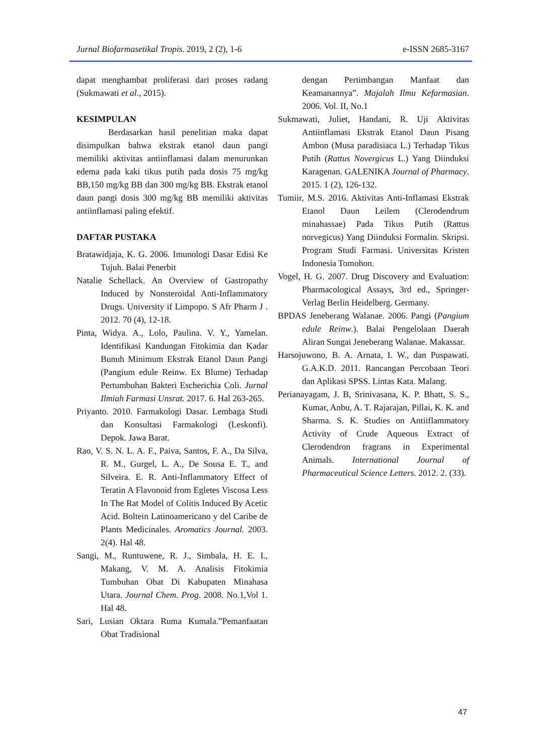Jurnal Biofarmasetikal Tropis. 2019, 2 (2), 1-6 e-ISSN 2685-3167
dapat menghambat proliferasi dari proses radang (Sukmawati et al., 2015).
KESIMPULAN
Berdasarkan hasil penelitian maka dapat disimpulkan bahwa ekstrak etanol daun pangi memiliki aktivitas antiinflamasi dalam menurunkan edema pada kaki tikus putih pada dosis 75 mg/kg BB,150 mg/kg BB dan 300 mg/kg BB. Ekstrak etanol daun pangi dosis 300 mg/kg BB memiliki aktivitas antiinflamasi paling efektif.
DAFTAR PUSTAKA
Bratawidjaja, K. G. 2006. Imunologi Dasar Edisi Ke Tujuh. Balai Penerbit
Natalie Schellack. An Overview of Gastropathy Induced by Nonsteroidal Anti-Inflammatory Drugs. University if Limpopo. S Afr Pharm J . 2012. 70 (4), 12-18.
Pinta, Widya. A., Lolo, Paulina. V. Y., Yamelan. Identifikasi Kandungan Fitokimia dan Kadar Bunuh Minimum Ekstrak Etanol Daun Pangi (Pangium edule Reinw. Ex Blume) Terhadap Pertumbuhan Bakteri Escherichia Coli. Jurnal Ilmiah Farmasi Unsrat. 2017. 6. Hal 263-265.
Priyanto. 2010. Farmakologi Dasar. Lembaga Studi dan Konsultasi Farmakologi (Leskonfi). Depok. Jawa Barat.
Rao, V. S. N. L. A. F., Paiva, Santos, F. A., Da Silva, R. M., Gurgel, L. A., De Sousa E. T., and Silveira. E. R. Anti-Inflammatory Effect of Teratin A Flavonoid from Egletes Viscosa Less In The Rat Model of Colitis Induced By Acetic Acid. Boltein Latinoamericano y del Caribe de Plants Medicinales. Aromatics Journal. 2003. 2(4). Hal 48.
Sangi, M., Runtuwene, R. J., Simbala, H. E. I., Makang, V. M. A. Analisis Fitokimia Tumbuhan Obat Di Kabupaten Minahasa Utara. Journal Chem. Prog. 2008. No.1,Vol 1. Hal 48.
Sari, Lusian Oktara Ruma Kumala.”Pemanfaatan Obat Tradisional
dengan Pertimbangan Manfaat dan Keamanannya”. Majalah Ilmu Kefarmasian. 2006. Vol. II, No.1
Sukmawati, Juliet, Handani, R. Uji Aktivitas Antiinflamasi Ekstrak Etanol Daun Pisang Ambon (Musa paradisiaca L.) Terhadap Tikus Putih (Rattus Novergicus L.) Yang Diinduksi Karagenan. GALENIKA Journal of Pharmacy. 2015. 1 (2), 126-132.
Tumiir, M.S. 2016. Aktivitas Anti-Inflamasi Ekstrak Etanol Daun Leilem (Clerodendrum minahassae) Pada Tikus Putih (Rattus norvegicus) Yang Diinduksi Formalin. Skripsi. Program Studi Farmasi. Universitas Kristen Indonesia Tomohon.
Vogel, H. G. 2007. Drug Discovery and Evaluation: Pharmacological Assays, 3rd ed., Springer-Verlag Berlin Heidelberg. Germany.
BPDAS Jeneberang Walanae. 2006. Pangi (Pangium edule Reinw.). Balai Pengelolaan Daerah Aliran Sungai Jeneberang Walanae. Makassar.
Harsojuwono, B. A. Arnata, I. W., dan Puspawati. G.A.K.D. 2011. Rancangan Percobaan Teori dan Aplikasi SPSS. Lintas Kata. Malang.
Perianayagam, J. B, Srinivasana, K. P. Bhatt, S. S., Kumar, Anbu, A. T. Rajarajan, Pillai, K. K. and Sharma. S. K. Studies on Antiiflammatory Activity of Crude Aqueous Extract of Clerodendron fragrans in Experimental Animals. International Journal of Pharmaceutical Science Letters. 2012. 2. (33).
47